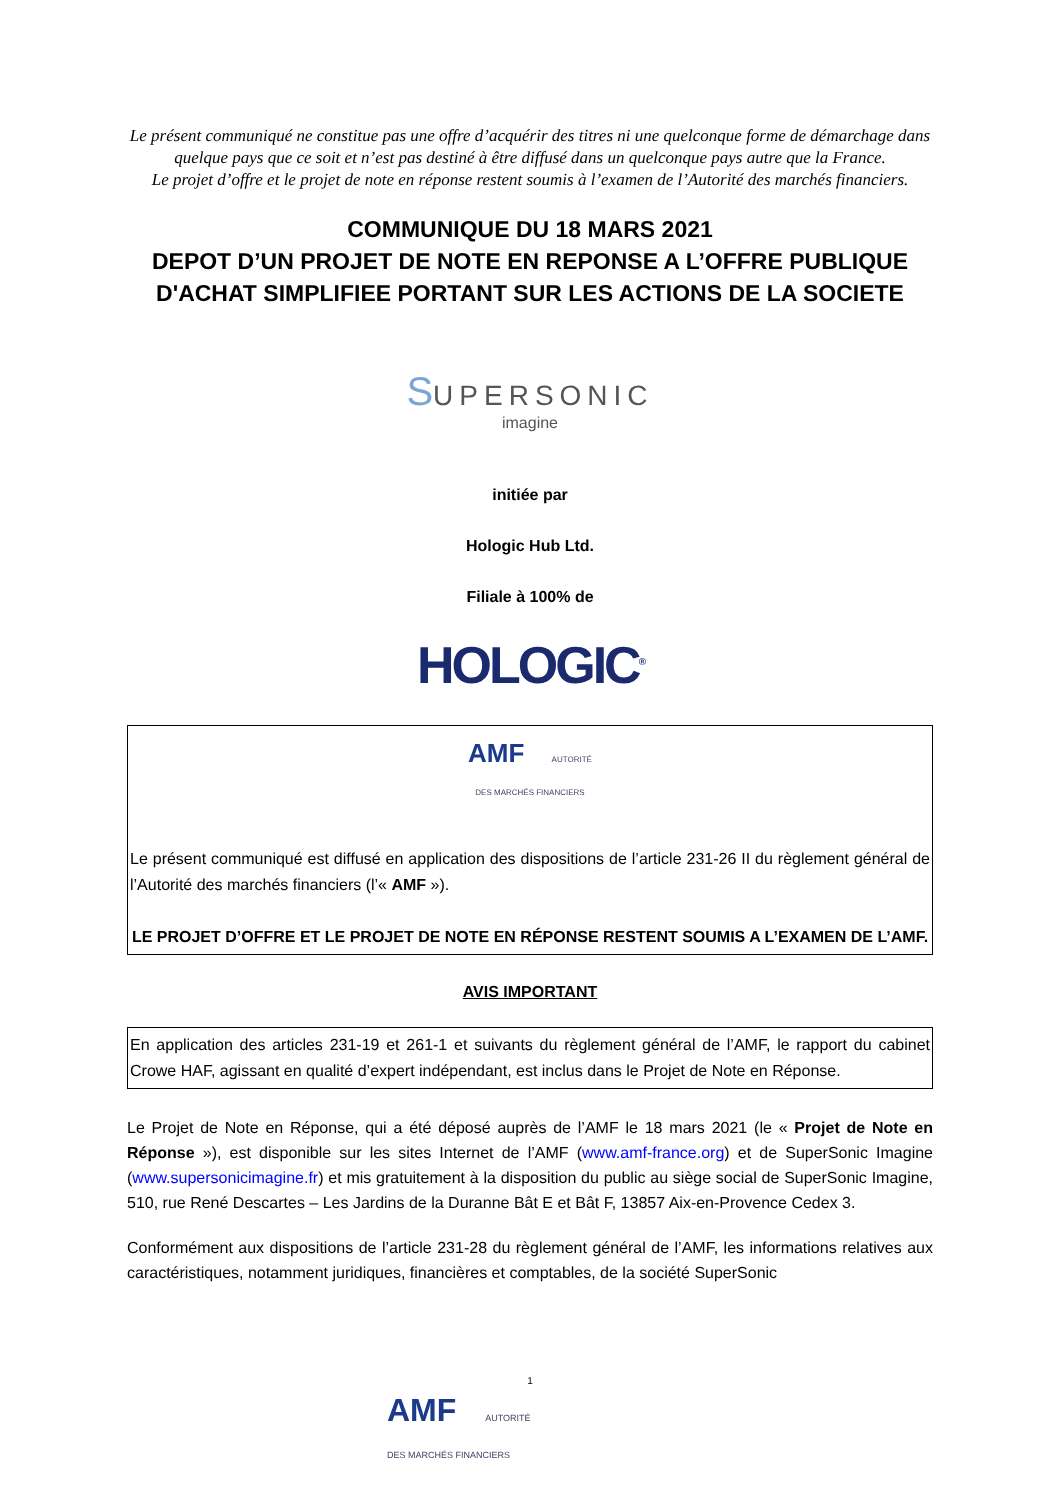Le présent communiqué ne constitue pas une offre d’acquérir des titres ni une quelconque forme de démarchage dans quelque pays que ce soit et n’est pas destiné à être diffusé dans un quelconque pays autre que la France.
Le projet d’offre et le projet de note en réponse restent soumis à l’examen de l’Autorité des marchés financiers.
COMMUNIQUE DU 18 MARS 2021
DEPOT D’UN PROJET DE NOTE EN REPONSE A L’OFFRE PUBLIQUE D'ACHAT SIMPLIFIEE PORTANT SUR LES ACTIONS DE LA SOCIETE
SUPERSONIC
imagine
initiée par
Hologic Hub Ltd.
Filiale à 100% de
HOLOGIC<sup>®</sup>
AMF AUTORITÉ
DES MARCHÉS FINANCIERS
Le présent communiqué est diffusé en application des dispositions de l’article 231-26 II du règlement général de l’Autorité des marchés financiers (l’« AMF »).
LE PROJET D’OFFRE ET LE PROJET DE NOTE EN RÉPONSE RESTENT SOUMIS A L’EXAMEN DE L’AMF.
AVIS IMPORTANT
En application des articles 231-19 et 261-1 et suivants du règlement général de l’AMF, le rapport du cabinet Crowe HAF, agissant en qualité d’expert indépendant, est inclus dans le Projet de Note en Réponse.
Le Projet de Note en Réponse, qui a été déposé auprès de l’AMF le 18 mars 2021 (le « Projet de Note en Réponse »), est disponible sur les sites Internet de l’AMF (www.amf-france.org) et de SuperSonic Imagine (www.supersonicimagine.fr) et mis gratuitement à la disposition du public au siège social de SuperSonic Imagine, 510, rue René Descartes – Les Jardins de la Duranne Bât E et Bât F, 13857 Aix-en-Provence Cedex 3.
Conformément aux dispositions de l’article 231-28 du règlement général de l’AMF, les informations relatives aux caractéristiques, notamment juridiques, financières et comptables, de la société SuperSonic
1
AMF AUTORITÉ
DES MARCHÉS FINANCIERS